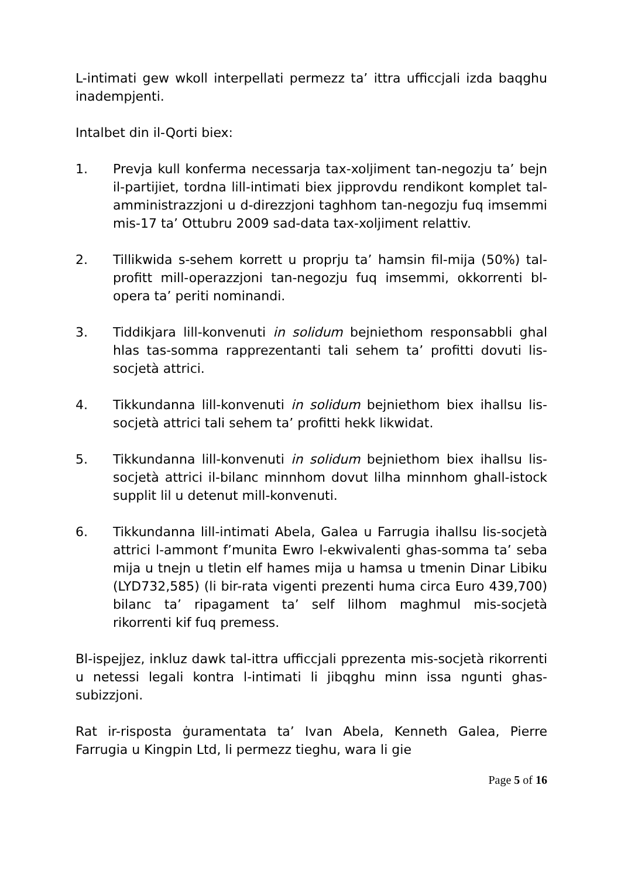L-intimati gew wkoll interpellati permezz ta’ ittra ufficcjali izda baqghu inadempjenti.
Intalbet din il-Qorti biex:
1. Prevja kull konferma necessarja tax-xoljiment tan-negozju ta’ bejn il-partijiet, tordna lill-intimati biex jipprovdu rendikont komplet tal-amministrazzjoni u d-direzzjoni taghhom tan-negozju fuq imsemmi mis-17 ta’ Ottubru 2009 sad-data tax-xoljiment relattiv.
2. Tillikwida s-sehem korrett u proprju ta’ hamsin fil-mija (50%) tal-profitt mill-operazzjoni tan-negozju fuq imsemmi, okkorrenti bl-opera ta’ periti nominandi.
3. Tiddikjara lill-konvenuti in solidum bejniethom responsabbli ghal hlas tas-somma rapprezentanti tali sehem ta’ profitti dovuti lis-socjetà attrici.
4. Tikkundanna lill-konvenuti in solidum bejniethom biex ihallsu lis-socjetà attrici tali sehem ta’ profitti hekk likwidat.
5. Tikkundanna lill-konvenuti in solidum bejniethom biex ihallsu lis-socjetà attrici il-bilanc minnhom dovut lilha minnhom ghall-istock supplit lil u detenut mill-konvenuti.
6. Tikkundanna lill-intimati Abela, Galea u Farrugia ihallsu lis-socjetà attrici l-ammont f’munita Ewro l-ekwivalenti ghas-somma ta’ seba mija u tnejn u tletin elf hames mija u hamsa u tmenin Dinar Libiku (LYD732,585) (li bir-rata vigenti prezenti huma circa Euro 439,700) bilanc ta’ ripagament ta’ self lilhom maghmul mis-socjetà rikorrenti kif fuq premess.
Bl-ispejjez, inkluz dawk tal-ittra ufficcjali pprezenta mis-socjetà rikorrenti u netessi legali kontra l-intimati li jibqghu minn issa ngunti ghas-subizzjoni.
Rat ir-risposta ġuramentata ta’ Ivan Abela, Kenneth Galea, Pierre Farrugia u Kingpin Ltd, li permezz tieghu, wara li gie
Page 5 of 16